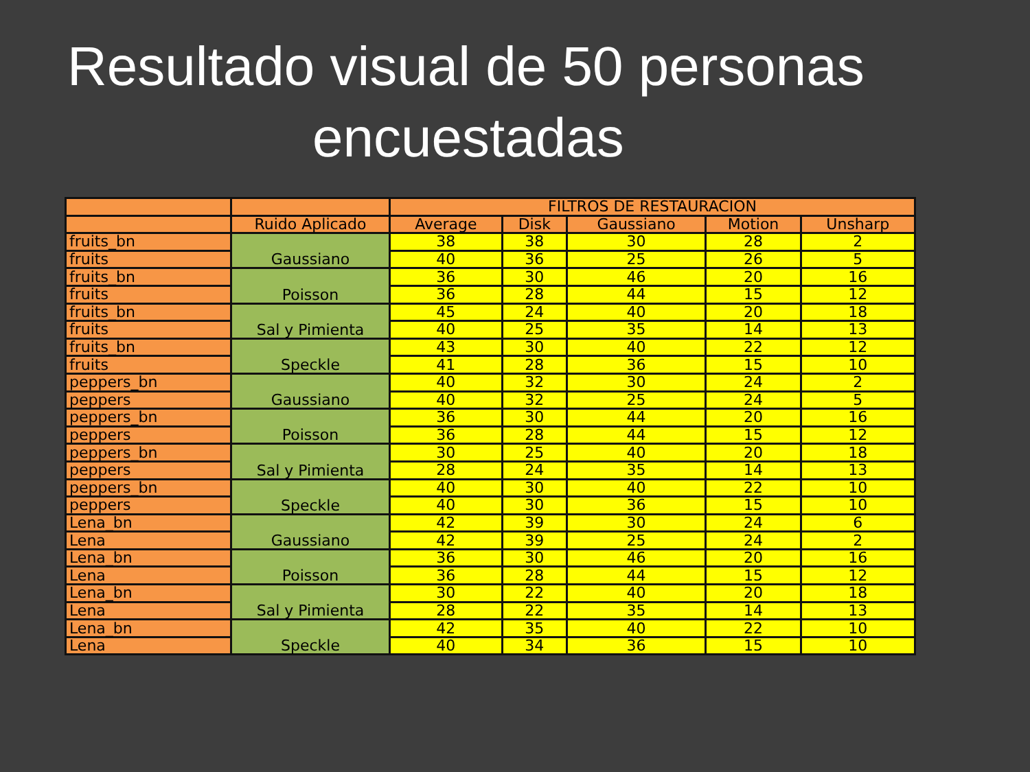Resultado visual de 50 personas
encuestadas
| | | FILTROS DE RESTAURACION | | | | |
| --- | --- | --- | --- | --- | --- | --- |
| | Ruido Aplicado | Average | Disk | Gaussiano | Motion | Unsharp |
| fruits_bn | Gaussiano | 38 | 38 | 30 | 28 | 2 |
| fruits | | 40 | 36 | 25 | 26 | 5 |
| fruits_bn | Poisson | 36 | 30 | 46 | 20 | 16 |
| fruits | | 36 | 28 | 44 | 15 | 12 |
| fruits_bn | Sal y Pimienta | 45 | 24 | 40 | 20 | 18 |
| fruits | | 40 | 25 | 35 | 14 | 13 |
| fruits_bn | Speckle | 43 | 30 | 40 | 22 | 12 |
| fruits | | 41 | 28 | 36 | 15 | 10 |
| peppers_bn | Gaussiano | 40 | 32 | 30 | 24 | 2 |
| peppers | | 40 | 32 | 25 | 24 | 5 |
| peppers_bn | Poisson | 36 | 30 | 44 | 20 | 16 |
| peppers | | 36 | 28 | 44 | 15 | 12 |
| peppers_bn | Sal y Pimienta | 30 | 25 | 40 | 20 | 18 |
| peppers | | 28 | 24 | 35 | 14 | 13 |
| peppers_bn | Speckle | 40 | 30 | 40 | 22 | 10 |
| peppers | | 40 | 30 | 36 | 15 | 10 |
| Lena_bn | Gaussiano | 42 | 39 | 30 | 24 | 6 |
| Lena | | 42 | 39 | 25 | 24 | 2 |
| Lena_bn | Poisson | 36 | 30 | 46 | 20 | 16 |
| Lena | | 36 | 28 | 44 | 15 | 12 |
| Lena_bn | Sal y Pimienta | 30 | 22 | 40 | 20 | 18 |
| Lena | | 28 | 22 | 35 | 14 | 13 |
| Lena_bn | Speckle | 42 | 35 | 40 | 22 | 10 |
| Lena | | 40 | 34 | 36 | 15 | 10 |